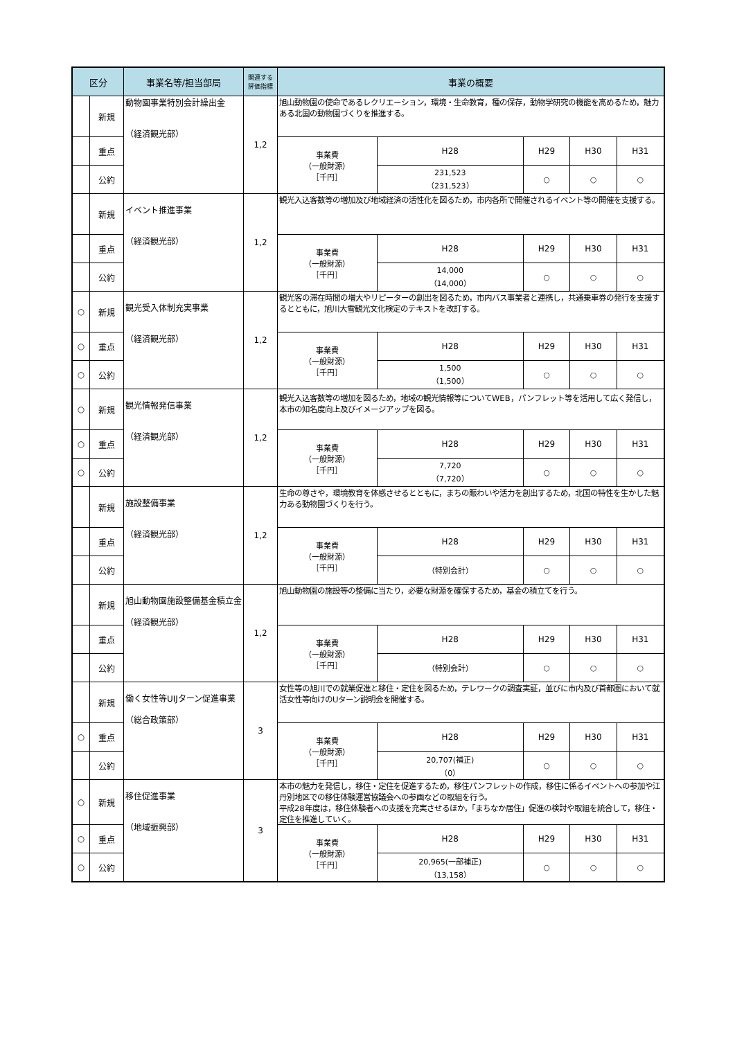| 区分 | | 事業名等/担当部局 | 関連する 評価指標 | 事業の概要 | | | | |
| --- | --- | --- | --- | --- | --- | --- | --- | --- |
| | 新規 | 動物園事業特別会計繰出金 （経済観光部） | 1,2 | 旭山動物園の使命であるレクリエーション，環境・生命教育，種の保存，動物学研究の機能を高めるため，魅力ある北国の動物園づくりを推進する。 | | | | |
| | 重点 | | | 事業費 （一般財源） ［千円］ | H28 | H29 | H30 | H31 |
| | 公約 | | | | 231,523 （231,523） | ○ | ○ | ○ |
| | 新規 | イベント推進事業 （経済観光部） | 1,2 | 観光入込客数等の増加及び地域経済の活性化を図るため，市内各所で開催されるイベント等の開催を支援する。 | | | | |
| | 重点 | | | 事業費 （一般財源） ［千円］ | H28 | H29 | H30 | H31 |
| | 公約 | | | | 14,000 （14,000） | ○ | ○ | ○ |
| ○ | 新規 | 観光受入体制充実事業 （経済観光部） | 1,2 | 観光客の滞在時間の増大やリピーターの創出を図るため，市内バス事業者と連携し，共通乗車券の発行を支援するとともに，旭川大雪観光文化検定のテキストを改訂する。 | | | | |
| ○ | 重点 | | | 事業費 （一般財源） ［千円］ | H28 | H29 | H30 | H31 |
| ○ | 公約 | | | | 1,500 （1,500） | ○ | ○ | ○ |
| ○ | 新規 | 観光情報発信事業 （経済観光部） | 1,2 | 観光入込客数等の増加を図るため，地域の観光情報等についてWEB，パンフレット等を活用して広く発信し，本市の知名度向上及びイメージアップを図る。 | | | | |
| ○ | 重点 | | | 事業費 （一般財源） ［千円］ | H28 | H29 | H30 | H31 |
| ○ | 公約 | | | | 7,720 （7,720） | ○ | ○ | ○ |
| | 新規 | 施設整備事業 （経済観光部） | 1,2 | 生命の尊さや，環境教育を体感させるとともに，まちの賑わいや活力を創出するため，北国の特性を生かした魅力ある動物園づくりを行う。 | | | | |
| | 重点 | | | 事業費 （一般財源） ［千円］ | H28 | H29 | H30 | H31 |
| | 公約 | | | | （特別会計） | ○ | ○ | ○ |
| | 新規 | 旭山動物園施設整備基金積立金 （経済観光部） | 1,2 | 旭山動物園の施設等の整備に当たり，必要な財源を確保するため，基金の積立てを行う。 | | | | |
| | 重点 | | | 事業費 （一般財源） ［千円］ | H28 | H29 | H30 | H31 |
| | 公約 | | | | （特別会計） | ○ | ○ | ○ |
| | 新規 | 働く女性等UIJターン促進事業 （総合政策部） | 3 | 女性等の旭川での就業促進と移住・定住を図るため，テレワークの調査実証，並びに市内及び首都圏において就活女性等向けのUターン説明会を開催する。 | | | | |
| ○ | 重点 | | | 事業費 （一般財源） ［千円］ | H28 | H29 | H30 | H31 |
| | 公約 | | | | 20,707(補正) （0） | ○ | ○ | ○ |
| ○ | 新規 | 移住促進事業 （地域振興部） | 3 | 本市の魅力を発信し，移住・定住を促進するため，移住パンフレットの作成，移住に係るイベントへの参加や江丹別地区での移住体験運営協議会への参画などの取組を行う。 平成28年度は，移住体験者への支援を充実させるほか，「まちなか居住」促進の検討や取組を統合して，移住・定住を推進していく。 | | | | |
| ○ | 重点 | | | 事業費 （一般財源） ［千円］ | H28 | H29 | H30 | H31 |
| ○ | 公約 | | | | 20,965(一部補正) （13,158） | ○ | ○ | ○ |